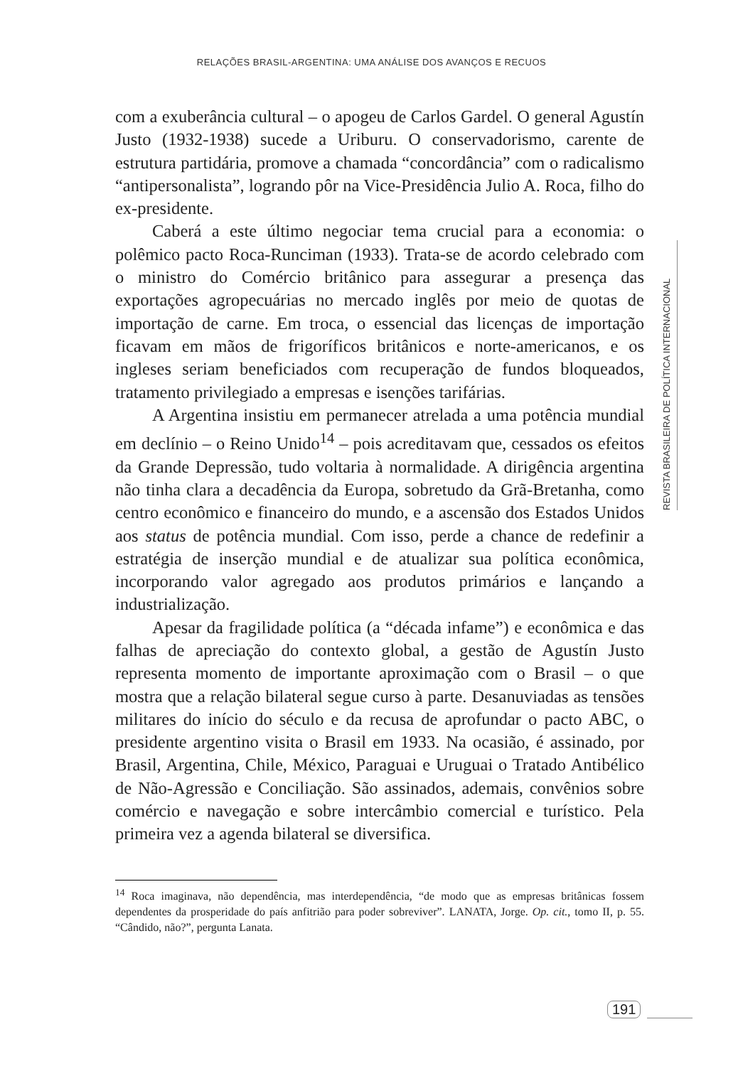RELAÇÕES BRASIL-ARGENTINA: UMA ANÁLISE DOS AVANÇOS E RECUOS
com a exuberância cultural – o apogeu de Carlos Gardel. O general Agustín Justo (1932-1938) sucede a Uriburu. O conservadorismo, carente de estrutura partidária, promove a chamada “concordância” com o radicalismo “antipersonalista”, logrando pôr na Vice-Presidência Julio A. Roca, filho do ex-presidente.
Caberá a este último negociar tema crucial para a economia: o polêmico pacto Roca-Runciman (1933). Trata-se de acordo celebrado com o ministro do Comércio britânico para assegurar a presença das exportações agropecuárias no mercado inglês por meio de quotas de importação de carne. Em troca, o essencial das licenças de importação ficavam em mãos de frigoríficos britânicos e norte-americanos, e os ingleses seriam beneficiados com recuperação de fundos bloqueados, tratamento privilegiado a empresas e isenções tarifárias.
A Argentina insistiu em permanecer atrelada a uma potência mundial em declínio – o Reino Unido<sup>14</sup> – pois acreditavam que, cessados os efeitos da Grande Depressão, tudo voltaria à normalidade. A dirigência argentina não tinha clara a decadência da Europa, sobretudo da Grã-Bretanha, como centro econômico e financeiro do mundo, e a ascensão dos Estados Unidos aos status de potência mundial. Com isso, perde a chance de redefinir a estratégia de inserção mundial e de atualizar sua política econômica, incorporando valor agregado aos produtos primários e lançando a industrialização.
Apesar da fragilidade política (a “década infame”) e econômica e das falhas de apreciação do contexto global, a gestão de Agustín Justo representa momento de importante aproximação com o Brasil – o que mostra que a relação bilateral segue curso à parte. Desanuviadas as tensões militares do início do século e da recusa de aprofundar o pacto ABC, o presidente argentino visita o Brasil em 1933. Na ocasião, é assinado, por Brasil, Argentina, Chile, México, Paraguai e Uruguai o Tratado Antibélico de Não-Agressão e Conciliação. São assinados, ademais, convênios sobre comércio e navegação e sobre intercâmbio comercial e turístico. Pela primeira vez a agenda bilateral se diversifica.
REVISTA BRASILEIRA DE POLÍTICA INTERNACIONAL
<sup>14</sup> Roca imaginava, não dependência, mas interdependência, “de modo que as empresas britânicas fossem dependentes da prosperidade do país anfitrião para poder sobreviver”. LANATA, Jorge. Op. cit., tomo II, p. 55. “Cândido, não?”, pergunta Lanata.
191